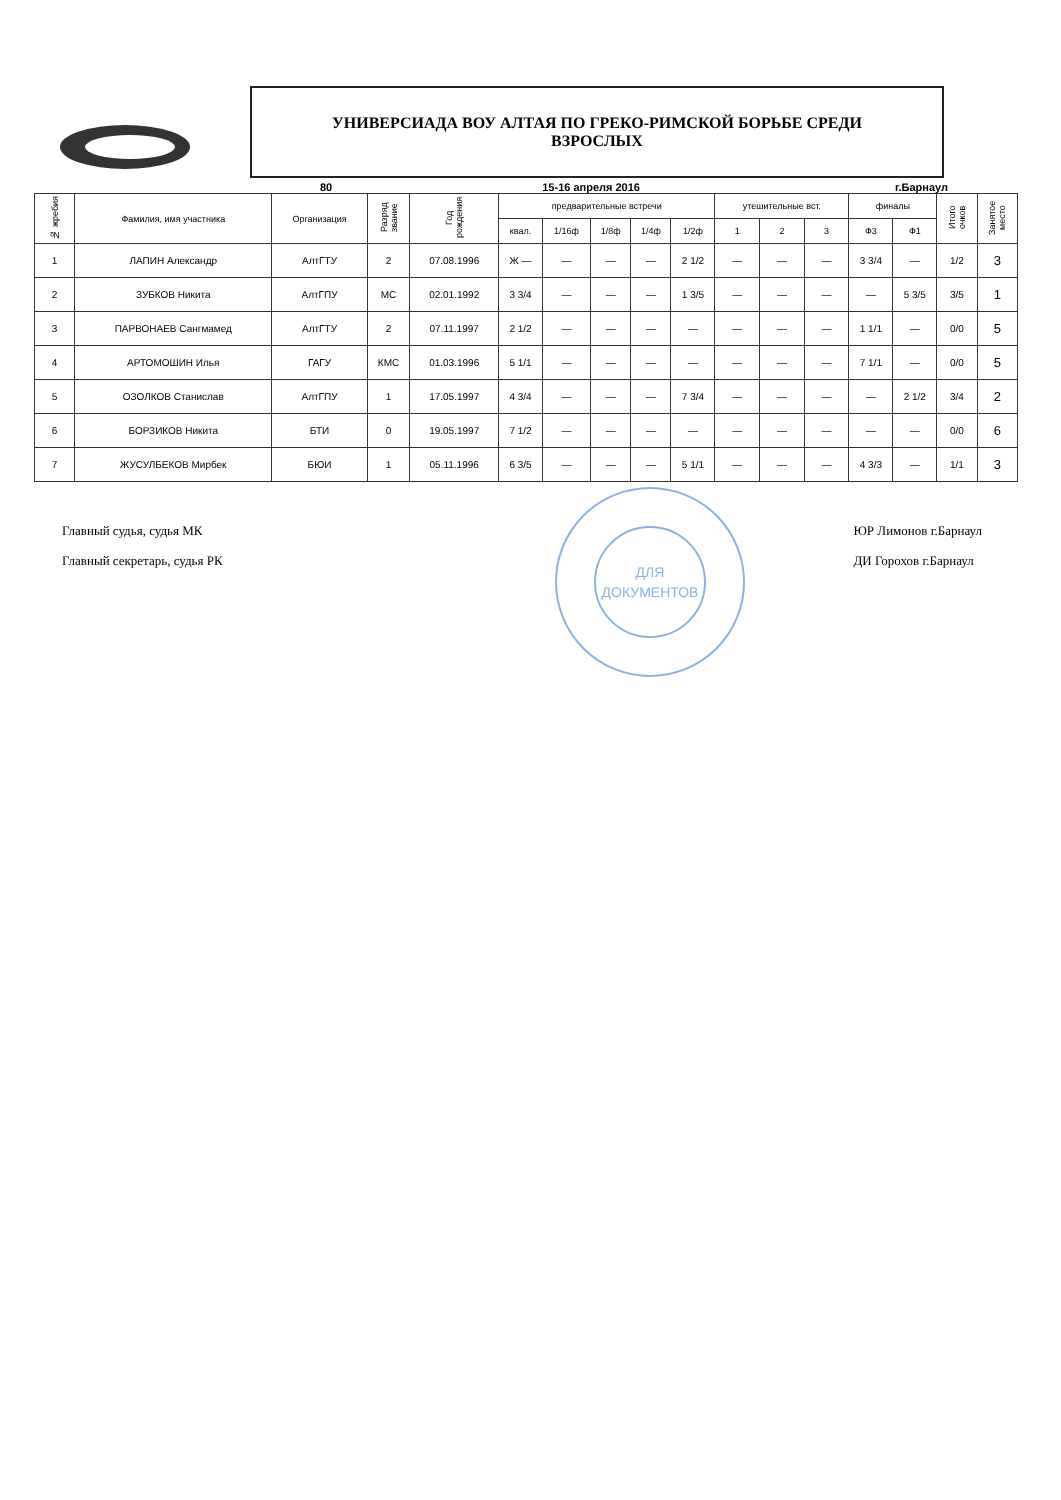УНИВЕРСИАДА ВОУ АЛТАЯ ПО ГРЕКО-РИМСКОЙ БОРЬБЕ СРЕДИ
ВЗРОСЛЫХ
80 15-16 апреля 2016 г.Барнаул
| № жребия | Фамилия, имя участника | Организация | Разряд звание | Год рождения | предварительные встречи | | | | | утешительные вст. | | | финалы | | Итого очков | Занятое место |
| --- | --- | --- | --- | --- | --- | --- | --- | --- | --- | --- | --- | --- | --- | --- | --- | --- |
| | | | | | квал. | 1/16ф | 1/8ф | 1/4ф | 1/2ф | 1 | 2 | 3 | Ф3 | Ф1 | | |
| 1 | ЛАПИН Александр | АлтГТУ | 2 | 07.08.1996 | Ж — | — | — | — | 2 1/2 | — | — | — | 3 3/4 | — | 1/2 | 3 |
| 2 | ЗУБКОВ Никита | АлтГПУ | МС | 02.01.1992 | 3 3/4 | — | — | — | 1 3/5 | — | — | — | — | 5 3/5 | 3/5 | 1 |
| 3 | ПАРВОНАЕВ Сангмамед | АлтГТУ | 2 | 07.11.1997 | 2 1/2 | — | — | — | — | — | — | — | 1 1/1 | — | 0/0 | 5 |
| 4 | АРТОМОШИН Илья | ГАГУ | КМС | 01.03.1996 | 5 1/1 | — | — | — | — | — | — | — | 7 1/1 | — | 0/0 | 5 |
| 5 | ОЗОЛКОВ Станислав | АлтГПУ | 1 | 17.05.1997 | 4 3/4 | — | — | — | 7 3/4 | — | — | — | — | 2 1/2 | 3/4 | 2 |
| 6 | БОРЗИКОВ Никита | БТИ | 0 | 19.05.1997 | 7 1/2 | — | — | — | — | — | — | — | — | — | 0/0 | 6 |
| 7 | ЖУСУЛБЕКОВ Мирбек | БЮИ | 1 | 05.11.1996 | 6 3/5 | — | — | — | 5 1/1 | — | — | — | 4 3/3 | — | 1/1 | 3 |
Главный судья, судья МК
Главный секретарь, судья РК
ЮР Лимонов г.Барнаул
ДИ Горохов г.Барнаул
ДЛЯ
ДОКУМЕНТОВ